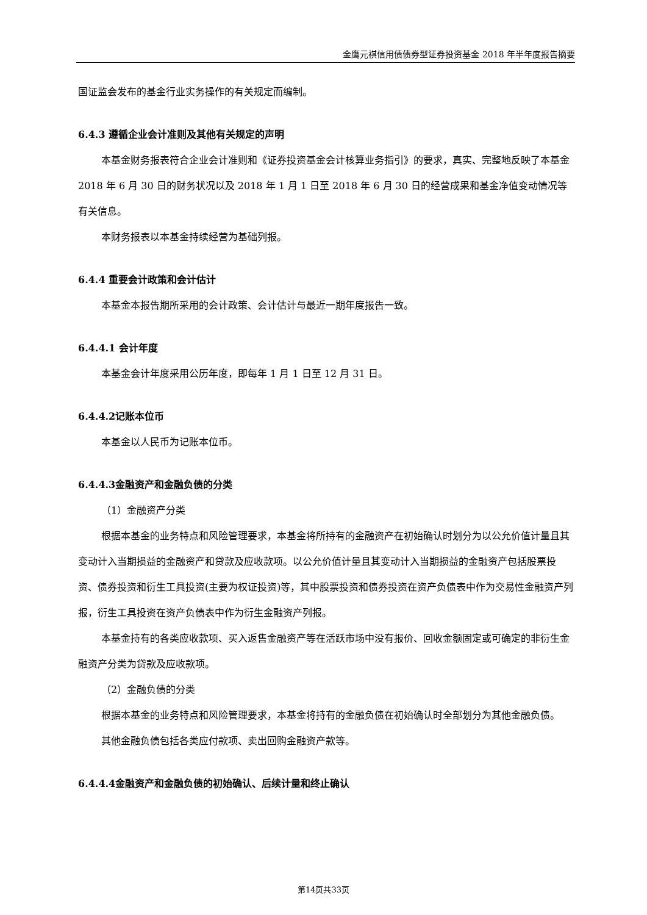金鹰元祺信用债债券型证券投资基金 2018 年半年度报告摘要
国证监会发布的基金行业实务操作的有关规定而编制。
6.4.3 遵循企业会计准则及其他有关规定的声明
本基金财务报表符合企业会计准则和《证券投资基金会计核算业务指引》的要求，真实、完整地反映了本基金 2018 年 6 月 30 日的财务状况以及 2018 年 1 月 1 日至 2018 年 6 月 30 日的经营成果和基金净值变动情况等有关信息。
本财务报表以本基金持续经营为基础列报。
6.4.4 重要会计政策和会计估计
本基金本报告期所采用的会计政策、会计估计与最近一期年度报告一致。
6.4.4.1 会计年度
本基金会计年度采用公历年度，即每年 1 月 1 日至 12 月 31 日。
6.4.4.2记账本位币
本基金以人民币为记账本位币。
6.4.4.3金融资产和金融负债的分类
（1）金融资产分类
根据本基金的业务特点和风险管理要求，本基金将所持有的金融资产在初始确认时划分为以公允价值计量且其变动计入当期损益的金融资产和贷款及应收款项。以公允价值计量且其变动计入当期损益的金融资产包括股票投资、债券投资和衍生工具投资(主要为权证投资)等，其中股票投资和债券投资在资产负债表中作为交易性金融资产列报，衍生工具投资在资产负债表中作为衍生金融资产列报。
本基金持有的各类应收款项、买入返售金融资产等在活跃市场中没有报价、回收金额固定或可确定的非衍生金融资产分类为贷款及应收款项。
（2）金融负债的分类
根据本基金的业务特点和风险管理要求，本基金将持有的金融负债在初始确认时全部划分为其他金融负债。
其他金融负债包括各类应付款项、卖出回购金融资产款等。
6.4.4.4金融资产和金融负债的初始确认、后续计量和终止确认
第14页共33页